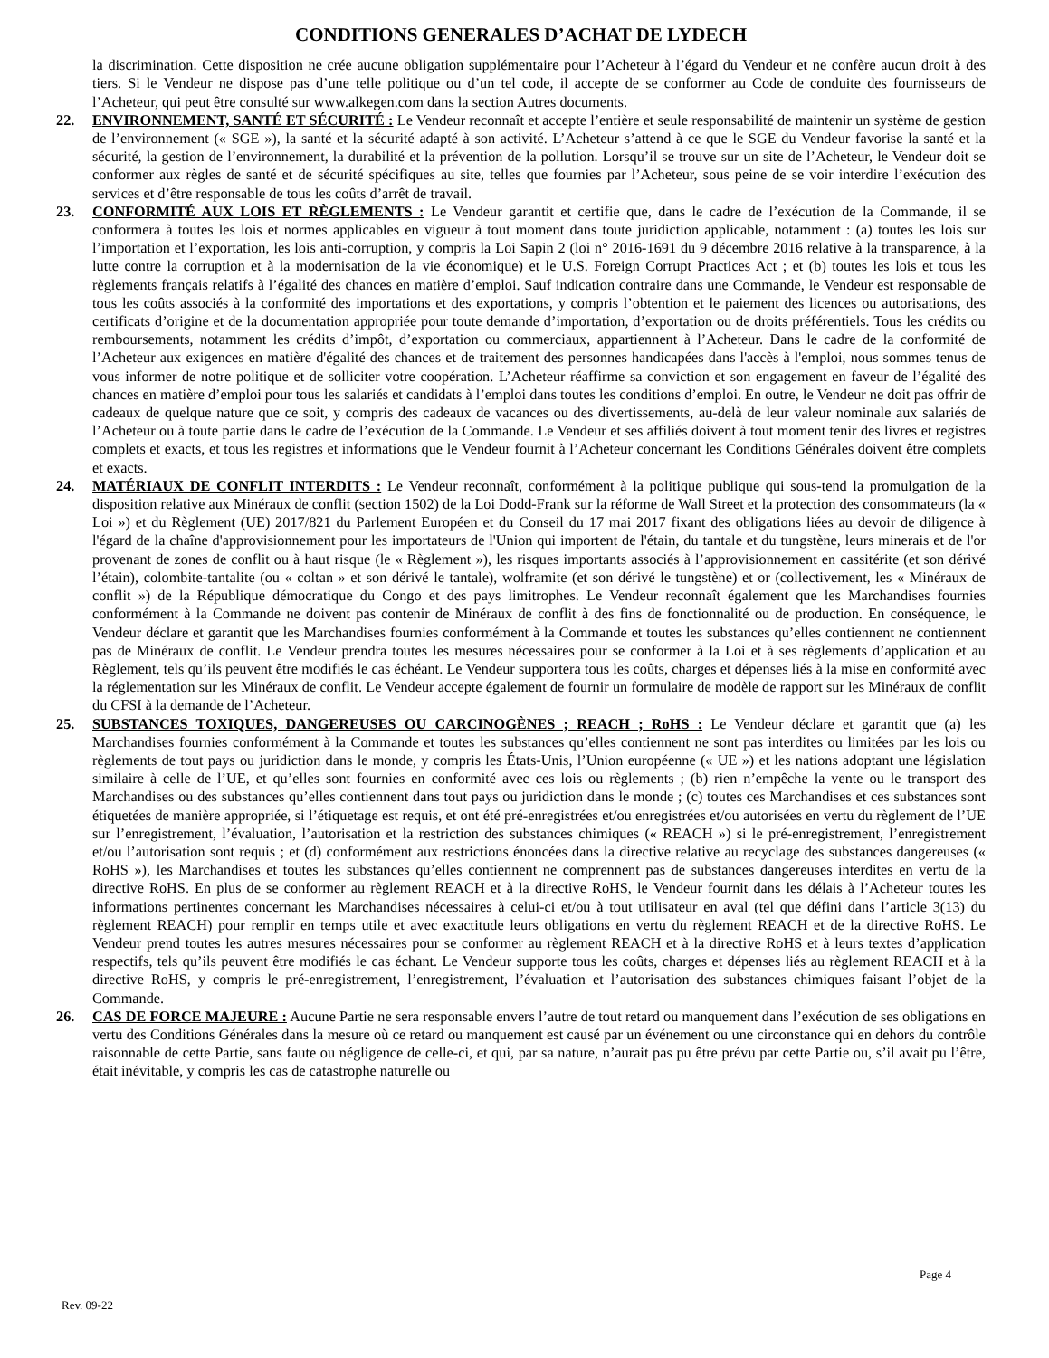CONDITIONS GENERALES D’ACHAT DE LYDECH
la discrimination. Cette disposition ne crée aucune obligation supplémentaire pour l’Acheteur à l’égard du Vendeur et ne confère aucun droit à des tiers. Si le Vendeur ne dispose pas d’une telle politique ou d’un tel code, il accepte de se conformer au Code de conduite des fournisseurs de l’Acheteur, qui peut être consulté sur www.alkegen.com dans la section Autres documents.
22. ENVIRONNEMENT, SANTÉ ET SÉCURITÉ : Le Vendeur reconnaît et accepte l’entière et seule responsabilité de maintenir un système de gestion de l’environnement (« SGE »), la santé et la sécurité adapté à son activité. L’Acheteur s’attend à ce que le SGE du Vendeur favorise la santé et la sécurité, la gestion de l’environnement, la durabilité et la prévention de la pollution. Lorsqu’il se trouve sur un site de l’Acheteur, le Vendeur doit se conformer aux règles de santé et de sécurité spécifiques au site, telles que fournies par l’Acheteur, sous peine de se voir interdire l’exécution des services et d’être responsable de tous les coûts d’arrêt de travail.
23. CONFORMITÉ AUX LOIS ET RÈGLEMENTS : Le Vendeur garantit et certifie que, dans le cadre de l’exécution de la Commande, il se conformera à toutes les lois et normes applicables en vigueur à tout moment dans toute juridiction applicable, notamment : (a) toutes les lois sur l’importation et l’exportation, les lois anti-corruption, y compris la Loi Sapin 2 (loi n° 2016-1691 du 9 décembre 2016 relative à la transparence, à la lutte contre la corruption et à la modernisation de la vie économique) et le U.S. Foreign Corrupt Practices Act ; et (b) toutes les lois et tous les règlements français relatifs à l’égalité des chances en matière d’emploi. Sauf indication contraire dans une Commande, le Vendeur est responsable de tous les coûts associés à la conformité des importations et des exportations, y compris l’obtention et le paiement des licences ou autorisations, des certificats d’origine et de la documentation appropriée pour toute demande d’importation, d’exportation ou de droits préférentiels. Tous les crédits ou remboursements, notamment les crédits d’impôt, d’exportation ou commerciaux, appartiennent à l’Acheteur. Dans le cadre de la conformité de l’Acheteur aux exigences en matière d'égalité des chances et de traitement des personnes handicapées dans l'accès à l'emploi, nous sommes tenus de vous informer de notre politique et de solliciter votre coopération. L’Acheteur réaffirme sa conviction et son engagement en faveur de l’égalité des chances en matière d’emploi pour tous les salariés et candidats à l’emploi dans toutes les conditions d’emploi. En outre, le Vendeur ne doit pas offrir de cadeaux de quelque nature que ce soit, y compris des cadeaux de vacances ou des divertissements, au-delà de leur valeur nominale aux salariés de l’Acheteur ou à toute partie dans le cadre de l’exécution de la Commande. Le Vendeur et ses affiliés doivent à tout moment tenir des livres et registres complets et exacts, et tous les registres et informations que le Vendeur fournit à l’Acheteur concernant les Conditions Générales doivent être complets et exacts.
24. MATÉRIAUX DE CONFLIT INTERDITS : Le Vendeur reconnaît, conformément à la politique publique qui sous-tend la promulgation de la disposition relative aux Minéraux de conflit (section 1502) de la Loi Dodd-Frank sur la réforme de Wall Street et la protection des consommateurs (la « Loi ») et du Règlement (UE) 2017/821 du Parlement Européen et du Conseil du 17 mai 2017 fixant des obligations liées au devoir de diligence à l'égard de la chaîne d'approvisionnement pour les importateurs de l'Union qui importent de l'étain, du tantale et du tungstène, leurs minerais et de l'or provenant de zones de conflit ou à haut risque (le « Règlement »), les risques importants associés à l’approvisionnement en cassitérite (et son dérivé l’étain), colombite-tantalite (ou « coltan » et son dérivé le tantale), wolframite (et son dérivé le tungstène) et or (collectivement, les « Minéraux de conflit ») de la République démocratique du Congo et des pays limitrophes. Le Vendeur reconnaît également que les Marchandises fournies conformément à la Commande ne doivent pas contenir de Minéraux de conflit à des fins de fonctionnalité ou de production. En conséquence, le Vendeur déclare et garantit que les Marchandises fournies conformément à la Commande et toutes les substances qu’elles contiennent ne contiennent pas de Minéraux de conflit. Le Vendeur prendra toutes les mesures nécessaires pour se conformer à la Loi et à ses règlements d’application et au Règlement, tels qu’ils peuvent être modifiés le cas échéant. Le Vendeur supportera tous les coûts, charges et dépenses liés à la mise en conformité avec la réglementation sur les Minéraux de conflit. Le Vendeur accepte également de fournir un formulaire de modèle de rapport sur les Minéraux de conflit du CFSI à la demande de l’Acheteur.
25. SUBSTANCES TOXIQUES, DANGEREUSES OU CARCINOGÈNES ; REACH ; RoHS : Le Vendeur déclare et garantit que (a) les Marchandises fournies conformément à la Commande et toutes les substances qu’elles contiennent ne sont pas interdites ou limitées par les lois ou règlements de tout pays ou juridiction dans le monde, y compris les États-Unis, l’Union européenne (« UE ») et les nations adoptant une législation similaire à celle de l’UE, et qu’elles sont fournies en conformité avec ces lois ou règlements ; (b) rien n’empêche la vente ou le transport des Marchandises ou des substances qu’elles contiennent dans tout pays ou juridiction dans le monde ; (c) toutes ces Marchandises et ces substances sont étiquetées de manière appropriée, si l’étiquetage est requis, et ont été pré-enregistrées et/ou enregistrées et/ou autorisées en vertu du règlement de l’UE sur l’enregistrement, l’évaluation, l’autorisation et la restriction des substances chimiques (« REACH ») si le pré-enregistrement, l’enregistrement et/ou l’autorisation sont requis ; et (d) conformément aux restrictions énoncées dans la directive relative au recyclage des substances dangereuses (« RoHS »), les Marchandises et toutes les substances qu’elles contiennent ne comprennent pas de substances dangereuses interdites en vertu de la directive RoHS. En plus de se conformer au règlement REACH et à la directive RoHS, le Vendeur fournit dans les délais à l’Acheteur toutes les informations pertinentes concernant les Marchandises nécessaires à celui-ci et/ou à tout utilisateur en aval (tel que défini dans l’article 3(13) du règlement REACH) pour remplir en temps utile et avec exactitude leurs obligations en vertu du règlement REACH et de la directive RoHS. Le Vendeur prend toutes les autres mesures nécessaires pour se conformer au règlement REACH et à la directive RoHS et à leurs textes d’application respectifs, tels qu’ils peuvent être modifiés le cas échant. Le Vendeur supporte tous les coûts, charges et dépenses liés au règlement REACH et à la directive RoHS, y compris le pré-enregistrement, l’enregistrement, l’évaluation et l’autorisation des substances chimiques faisant l’objet de la Commande.
26. CAS DE FORCE MAJEURE : Aucune Partie ne sera responsable envers l’autre de tout retard ou manquement dans l’exécution de ses obligations en vertu des Conditions Générales dans la mesure où ce retard ou manquement est causé par un événement ou une circonstance qui en dehors du contrôle raisonnable de cette Partie, sans faute ou négligence de celle-ci, et qui, par sa nature, n’aurait pas pu être prévu par cette Partie ou, s’il avait pu l’être, était inévitable, y compris les cas de catastrophe naturelle ou
Page 4
Rev. 09-22